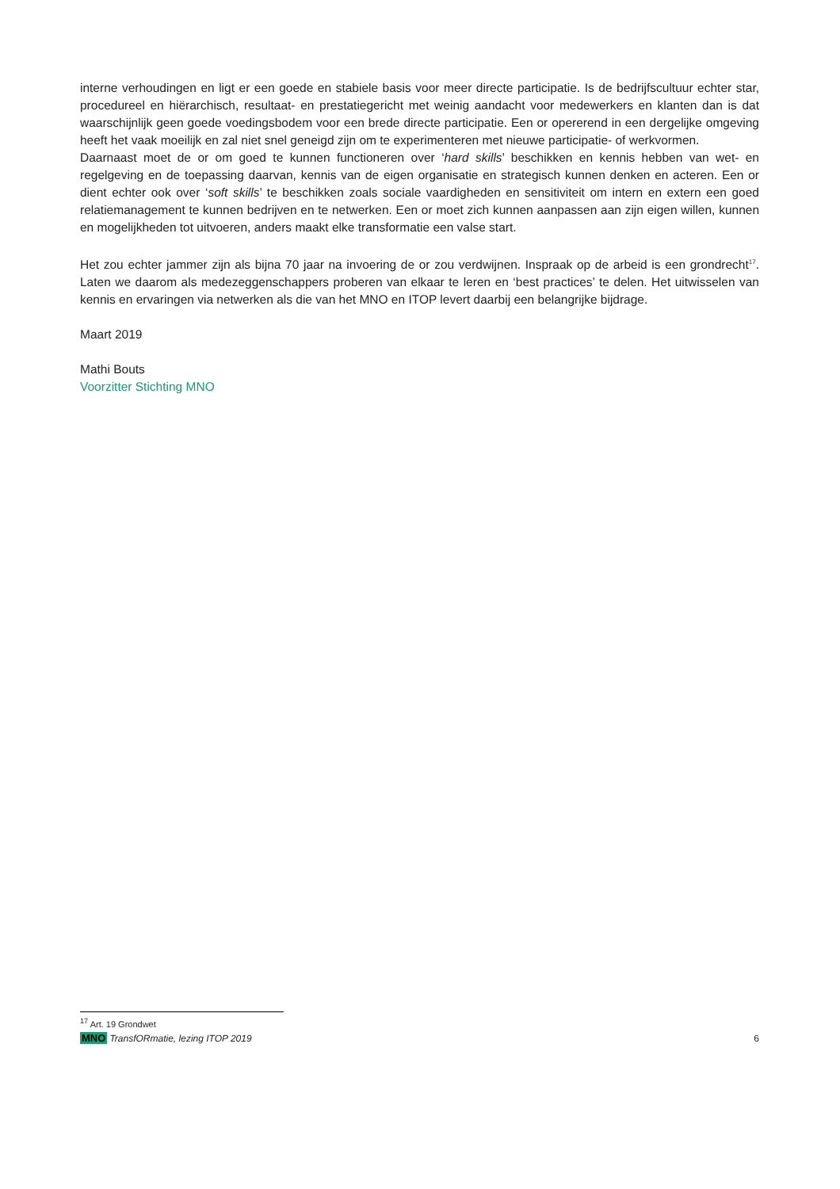interne verhoudingen en ligt er een goede en stabiele basis voor meer directe participatie. Is de bedrijfscultuur echter star, procedureel en hiërarchisch, resultaat- en prestatiegericht met weinig aandacht voor medewerkers en klanten dan is dat waarschijnlijk geen goede voedingsbodem voor een brede directe participatie. Een or opererend in een dergelijke omgeving heeft het vaak moeilijk en zal niet snel geneigd zijn om te experimenteren met nieuwe participatie- of werkvormen.
Daarnaast moet de or om goed te kunnen functioneren over ‘hard skills’ beschikken en kennis hebben van wet- en regelgeving en de toepassing daarvan, kennis van de eigen organisatie en strategisch kunnen denken en acteren. Een or dient echter ook over ‘soft skills’ te beschikken zoals sociale vaardigheden en sensitiviteit om intern en extern een goed relatiemanagement te kunnen bedrijven en te netwerken. Een or moet zich kunnen aanpassen aan zijn eigen willen, kunnen en mogelijkheden tot uitvoeren, anders maakt elke transformatie een valse start.
Het zou echter jammer zijn als bijna 70 jaar na invoering de or zou verdwijnen. Inspraak op de arbeid is een grondrecht<sup>17</sup>. Laten we daarom als medezeggenschappers proberen van elkaar te leren en ‘best practices’ te delen. Het uitwisselen van kennis en ervaringen via netwerken als die van het MNO en ITOP levert daarbij een belangrijke bijdrage.
Maart 2019
Mathi Bouts
Voorzitter Stichting MNO
<sup>17</sup> Art. 19 Grondwet
MNO TransfORmatie, lezing ITOP 2019
6